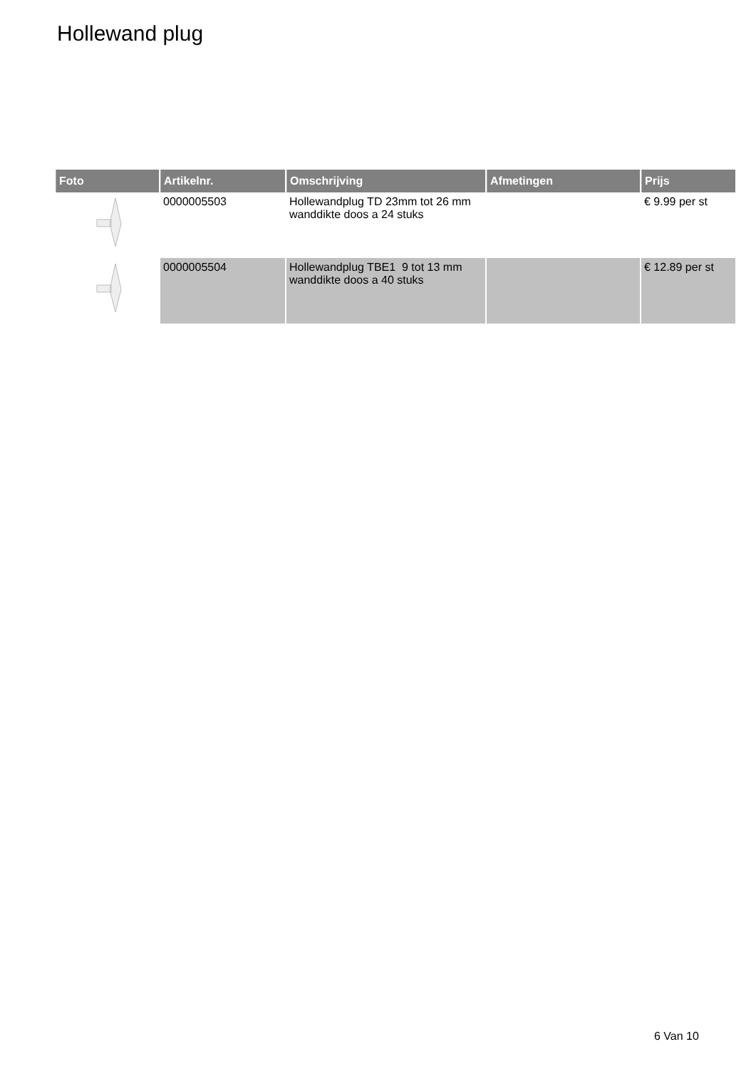Hollewand plug
| Foto | Artikelnr. | Omschrijving | Afmetingen | Prijs |
| --- | --- | --- | --- | --- |
| | 0000005503 | Hollewandplug TD 23mm tot 26 mm wanddikte doos a 24 stuks | | € 9.99 per st |
| | 0000005504 | Hollewandplug TBE1 9 tot 13 mm wanddikte doos a 40 stuks | | € 12.89 per st |
6 Van 10